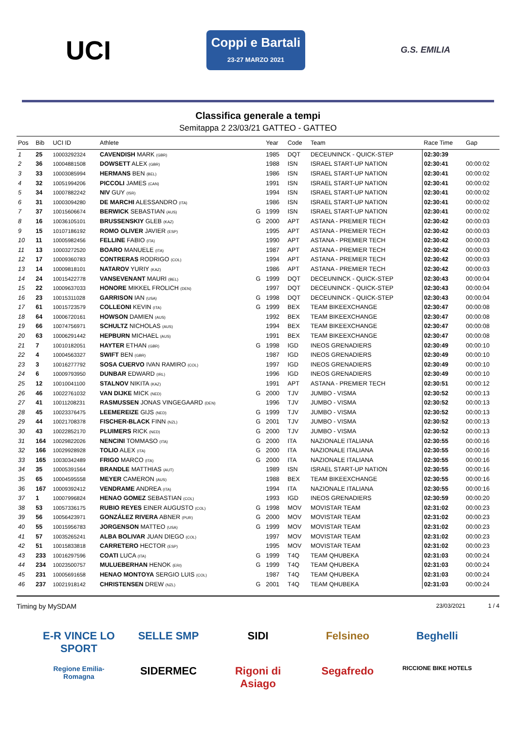UCI
Coppi e Bartali
23-27 MARZO 2021
G.S. EMILIA
Classifica generale a tempi
Semitappa 2 23/03/21 GATTEO - GATTEO
| Pos | Bib | UCI ID | Athlete | | Year | Code | Team | Race Time | Gap |
| --- | --- | --- | --- | --- | --- | --- | --- | --- | --- |
| 1 | 25 | 10003292324 | CAVENDISH MARK (GBR) | | 1985 | DQT | DECEUNINCK - QUICK-STEP | 02:30:39 | |
| 2 | 36 | 10004881508 | DOWSETT ALEX (GBR) | | 1988 | ISN | ISRAEL START-UP NATION | 02:30:41 | 00:00:02 |
| 3 | 33 | 10003085994 | HERMANS BEN (BEL) | | 1986 | ISN | ISRAEL START-UP NATION | 02:30:41 | 00:00:02 |
| 4 | 32 | 10051994206 | PICCOLI JAMES (CAN) | | 1991 | ISN | ISRAEL START-UP NATION | 02:30:41 | 00:00:02 |
| 5 | 34 | 10007882242 | NIV GUY (ISR) | | 1994 | ISN | ISRAEL START-UP NATION | 02:30:41 | 00:00:02 |
| 6 | 31 | 10003094280 | DE MARCHI ALESSANDRO (ITA) | | 1986 | ISN | ISRAEL START-UP NATION | 02:30:41 | 00:00:02 |
| 7 | 37 | 10015606674 | BERWICK SEBASTIAN (AUS) | G | 1999 | ISN | ISRAEL START-UP NATION | 02:30:41 | 00:00:02 |
| 8 | 16 | 10036105101 | BRUSSENSKIY GLEB (KAZ) | G | 2000 | APT | ASTANA - PREMIER TECH | 02:30:42 | 00:00:03 |
| 9 | 15 | 10107186192 | ROMO OLIVER JAVIER (ESP) | | 1995 | APT | ASTANA - PREMIER TECH | 02:30:42 | 00:00:03 |
| 10 | 11 | 10005982456 | FELLINE FABIO (ITA) | | 1990 | APT | ASTANA - PREMIER TECH | 02:30:42 | 00:00:03 |
| 11 | 13 | 10003272520 | BOARO MANUELE (ITA) | | 1987 | APT | ASTANA - PREMIER TECH | 02:30:42 | 00:00:03 |
| 12 | 17 | 10009360783 | CONTRERAS RODRIGO (COL) | | 1994 | APT | ASTANA - PREMIER TECH | 02:30:42 | 00:00:03 |
| 13 | 14 | 10009818101 | NATAROV YURIY (KAZ) | | 1986 | APT | ASTANA - PREMIER TECH | 02:30:42 | 00:00:03 |
| 14 | 24 | 10015422778 | VANSEVENANT MAURI (BEL) | G | 1999 | DQT | DECEUNINCK - QUICK-STEP | 02:30:43 | 00:00:04 |
| 15 | 22 | 10009637033 | HONORE MIKKEL FROLICH (DEN) | | 1997 | DQT | DECEUNINCK - QUICK-STEP | 02:30:43 | 00:00:04 |
| 16 | 23 | 10015311028 | GARRISON IAN (USA) | G | 1998 | DQT | DECEUNINCK - QUICK-STEP | 02:30:43 | 00:00:04 |
| 17 | 61 | 10015723579 | COLLEONI KEVIN (ITA) | G | 1999 | BEX | TEAM BIKEEXCHANGE | 02:30:47 | 00:00:08 |
| 18 | 64 | 10006720161 | HOWSON DAMIEN (AUS) | | 1992 | BEX | TEAM BIKEEXCHANGE | 02:30:47 | 00:00:08 |
| 19 | 66 | 10074756971 | SCHULTZ NICHOLAS (AUS) | | 1994 | BEX | TEAM BIKEEXCHANGE | 02:30:47 | 00:00:08 |
| 20 | 63 | 10006291442 | HEPBURN MICHAEL (AUS) | | 1991 | BEX | TEAM BIKEEXCHANGE | 02:30:47 | 00:00:08 |
| 21 | 7 | 10010182051 | HAYTER ETHAN (GBR) | G | 1998 | IGD | INEOS GRENADIERS | 02:30:49 | 00:00:10 |
| 22 | 4 | 10004563327 | SWIFT BEN (GBR) | | 1987 | IGD | INEOS GRENADIERS | 02:30:49 | 00:00:10 |
| 23 | 3 | 10016277792 | SOSA CUERVO IVAN RAMIRO (COL) | | 1997 | IGD | INEOS GRENADIERS | 02:30:49 | 00:00:10 |
| 24 | 6 | 10009793950 | DUNBAR EDWARD (IRL) | | 1996 | IGD | INEOS GRENADIERS | 02:30:49 | 00:00:10 |
| 25 | 12 | 10010041100 | STALNOV NIKITA (KAZ) | | 1991 | APT | ASTANA - PREMIER TECH | 02:30:51 | 00:00:12 |
| 26 | 46 | 10022761032 | VAN DIJKE MICK (NED) | G | 2000 | TJV | JUMBO - VISMA | 02:30:52 | 00:00:13 |
| 27 | 41 | 10011208231 | RASMUSSEN JONAS VINGEGAARD (DEN) | | 1996 | TJV | JUMBO - VISMA | 02:30:52 | 00:00:13 |
| 28 | 45 | 10023376475 | LEEMEREIZE GIJS (NED) | G | 1999 | TJV | JUMBO - VISMA | 02:30:52 | 00:00:13 |
| 29 | 44 | 10021708378 | FISCHER-BLACK FINN (NZL) | G | 2001 | TJV | JUMBO - VISMA | 02:30:52 | 00:00:13 |
| 30 | 43 | 10022852170 | PLUIMERS RICK (NED) | G | 2000 | TJV | JUMBO - VISMA | 02:30:52 | 00:00:13 |
| 31 | 164 | 10029822026 | NENCINI TOMMASO (ITA) | G | 2000 | ITA | NAZIONALE ITALIANA | 02:30:55 | 00:00:16 |
| 32 | 166 | 10029928928 | TOLIO ALEX (ITA) | G | 2000 | ITA | NAZIONALE ITALIANA | 02:30:55 | 00:00:16 |
| 33 | 165 | 10030342489 | FRIGO MARCO (ITA) | G | 2000 | ITA | NAZIONALE ITALIANA | 02:30:55 | 00:00:16 |
| 34 | 35 | 10005391564 | BRANDLE MATTHIAS (AUT) | | 1989 | ISN | ISRAEL START-UP NATION | 02:30:55 | 00:00:16 |
| 35 | 65 | 10004595558 | MEYER CAMERON (AUS) | | 1988 | BEX | TEAM BIKEEXCHANGE | 02:30:55 | 00:00:16 |
| 36 | 167 | 10009392412 | VENDRAME ANDREA (ITA) | | 1994 | ITA | NAZIONALE ITALIANA | 02:30:55 | 00:00:16 |
| 37 | 1 | 10007996824 | HENAO GOMEZ SEBASTIAN (COL) | | 1993 | IGD | INEOS GRENADIERS | 02:30:59 | 00:00:20 |
| 38 | 53 | 10057336175 | RUBIO REYES EINER AUGUSTO (COL) | G | 1998 | MOV | MOVISTAR TEAM | 02:31:02 | 00:00:23 |
| 39 | 56 | 10056423971 | GONZÁLEZ RIVERA ABNER (PUR) | G | 2000 | MOV | MOVISTAR TEAM | 02:31:02 | 00:00:23 |
| 40 | 55 | 10015956783 | JORGENSON MATTEO (USA) | G | 1999 | MOV | MOVISTAR TEAM | 02:31:02 | 00:00:23 |
| 41 | 57 | 10035265241 | ALBA BOLIVAR JUAN DIEGO (COL) | | 1997 | MOV | MOVISTAR TEAM | 02:31:02 | 00:00:23 |
| 42 | 51 | 10015833818 | CARRETERO HECTOR (ESP) | | 1995 | MOV | MOVISTAR TEAM | 02:31:02 | 00:00:23 |
| 43 | 233 | 10016297596 | COATI LUCA (ITA) | G | 1999 | T4Q | TEAM QHUBEKA | 02:31:03 | 00:00:24 |
| 44 | 234 | 10023500757 | MULUEBERHAN HENOK (ERI) | G | 1999 | T4Q | TEAM QHUBEKA | 02:31:03 | 00:00:24 |
| 45 | 231 | 10005691658 | HENAO MONTOYA SERGIO LUIS (COL) | | 1987 | T4Q | TEAM QHUBEKA | 02:31:03 | 00:00:24 |
| 46 | 237 | 10021918142 | CHRISTENSEN DREW (NZL) | G | 2001 | T4Q | TEAM QHUBEKA | 02:31:03 | 00:00:24 |
Timing by MySDAM 23/03/2021 1 / 4
E-R VINCE LO SPORT
SELLE SMP
SIDI
Felsineo
Beghelli
Regione Emilia-Romagna
SIDERMEC
Rigoni di Asiago
Segafredo
RICCIONE BIKE HOTELS